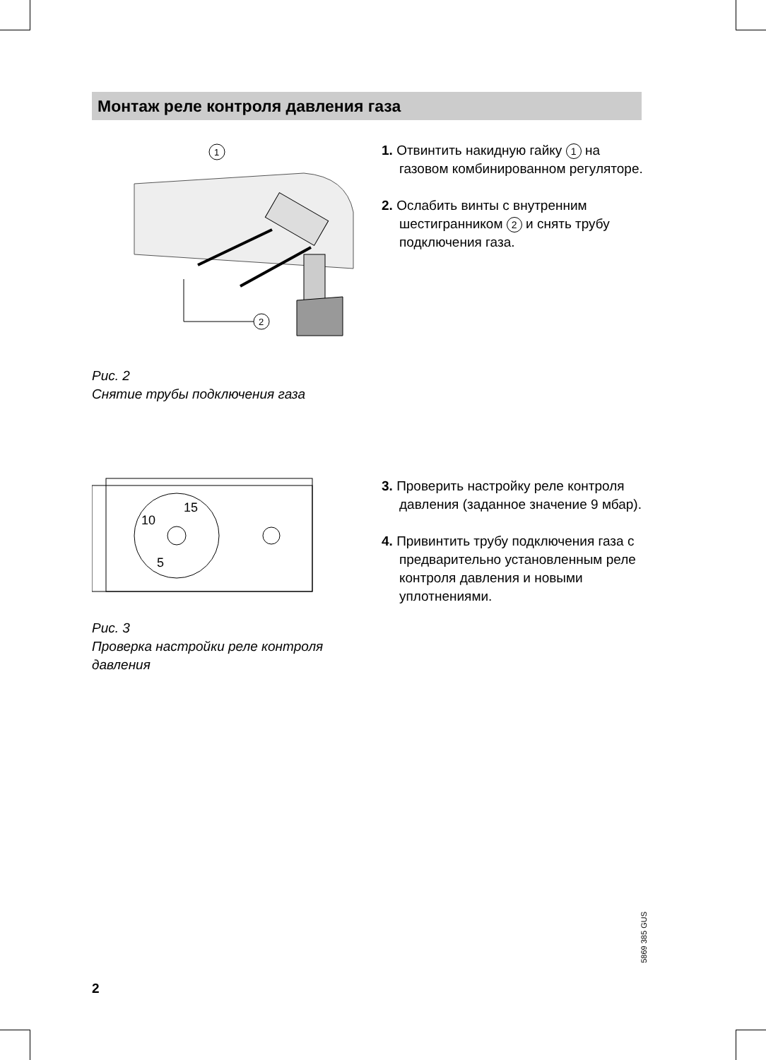Монтаж реле контроля давления газа
1
2
Рис. 2
Снятие трубы подключения газа
1. Отвинтить накидную гайку 1 на газовом комбинированном регуляторе.
2. Ослабить винты с внутренним шестигранником 2 и снять трубу подключения газа.
10
15
5
Рис. 3
Проверка настройки реле контроля давления
3. Проверить настройку реле контроля давления (заданное значение 9 мбар).
4. Привинтить трубу подключения газа с предварительно установленным реле контроля давления и новыми уплотнениями.
5869 385 GUS
2